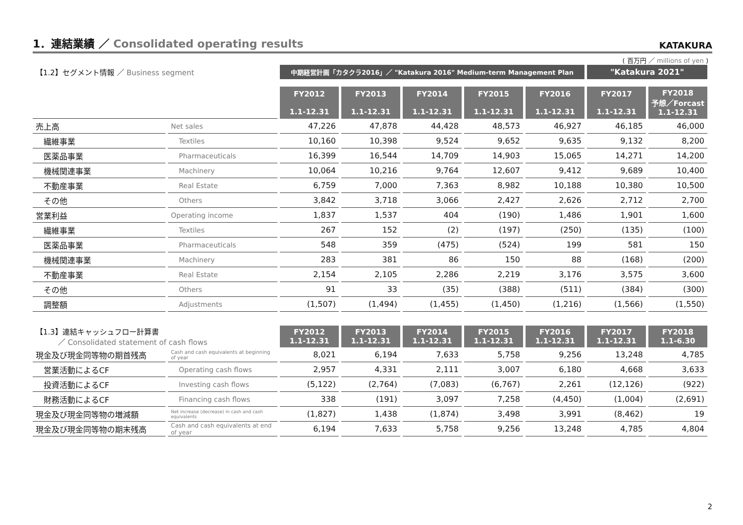1．連結業績 ／ Consolidated operating results
KATAKURA
( 百万円 ／ millions of yen )
| 【1.2】セグメント情報 ／ Business segment | | 中期経営計画「カタクラ2016」／ "Katakura 2016" Medium-term Management Plan | | | | | "Katakura 2021" | |
| | | FY2012 1.1-12.31 | FY2013 1.1-12.31 | FY2014 1.1-12.31 | FY2015 1.1-12.31 | FY2016 1.1-12.31 | FY2017 1.1-12.31 | FY2018 予想／Forcast 1.1-12.31 |
| 売上高 | Net sales | 47,226 | 47,878 | 44,428 | 48,573 | 46,927 | 46,185 | 46,000 |
| 繊維事業 | Textiles | 10,160 | 10,398 | 9,524 | 9,652 | 9,635 | 9,132 | 8,200 |
| 医薬品事業 | Pharmaceuticals | 16,399 | 16,544 | 14,709 | 14,903 | 15,065 | 14,271 | 14,200 |
| 機械関連事業 | Machinery | 10,064 | 10,216 | 9,764 | 12,607 | 9,412 | 9,689 | 10,400 |
| 不動産事業 | Real Estate | 6,759 | 7,000 | 7,363 | 8,982 | 10,188 | 10,380 | 10,500 |
| その他 | Others | 3,842 | 3,718 | 3,066 | 2,427 | 2,626 | 2,712 | 2,700 |
| 営業利益 | Operating income | 1,837 | 1,537 | 404 | (190) | 1,486 | 1,901 | 1,600 |
| 繊維事業 | Textiles | 267 | 152 | (2) | (197) | (250) | (135) | (100) |
| 医薬品事業 | Pharmaceuticals | 548 | 359 | (475) | (524) | 199 | 581 | 150 |
| 機械関連事業 | Machinery | 283 | 381 | 86 | 150 | 88 | (168) | (200) |
| 不動産事業 | Real Estate | 2,154 | 2,105 | 2,286 | 2,219 | 3,176 | 3,575 | 3,600 |
| その他 | Others | 91 | 33 | (35) | (388) | (511) | (384) | (300) |
| 調整額 | Adjustments | (1,507) | (1,494) | (1,455) | (1,450) | (1,216) | (1,566) | (1,550) |
| 【1.3】連結キャッシュフロー計算書 ／ Consolidated statement of cash flows | | FY2012 1.1-12.31 | FY2013 1.1-12.31 | FY2014 1.1-12.31 | FY2015 1.1-12.31 | FY2016 1.1-12.31 | FY2017 1.1-12.31 | FY2018 1.1-6.30 |
| 現金及び現金同等物の期首残高 | Cash and cash equivalents at beginning of year | 8,021 | 6,194 | 7,633 | 5,758 | 9,256 | 13,248 | 4,785 |
| 営業活動によるCF | Operating cash flows | 2,957 | 4,331 | 2,111 | 3,007 | 6,180 | 4,668 | 3,633 |
| 投資活動によるCF | Investing cash flows | (5,122) | (2,764) | (7,083) | (6,767) | 2,261 | (12,126) | (922) |
| 財務活動によるCF | Financing cash flows | 338 | (191) | 3,097 | 7,258 | (4,450) | (1,004) | (2,691) |
| 現金及び現金同等物の増減額 | Net increase (decrease) in cash and cash equivalents | (1,827) | 1,438 | (1,874) | 3,498 | 3,991 | (8,462) | 19 |
| 現金及び現金同等物の期末残高 | Cash and cash equivalents at end of year | 6,194 | 7,633 | 5,758 | 9,256 | 13,248 | 4,785 | 4,804 |
2